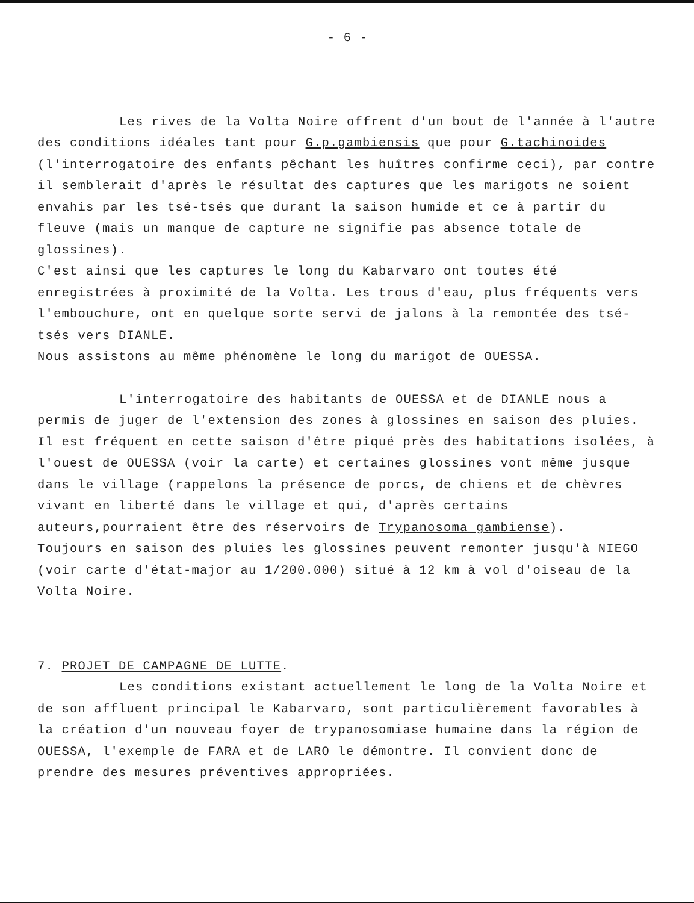- 6 -
Les rives de la Volta Noire offrent d'un bout de l'année à l'autre des conditions idéales tant pour G.p.gambiensis que pour G.tachinoides (l'interrogatoire des enfants pêchant les huîtres confirme ceci), par contre il semblerait d'après le résultat des captures que les marigots ne soient envahis par les tsé-tsés que durant la saison humide et ce à partir du fleuve (mais un manque de capture ne signifie pas absence totale de glossines).
C'est ainsi que les captures le long du Kabarvaro ont toutes été enregistrées à proximité de la Volta. Les trous d'eau, plus fréquents vers l'embouchure, ont en quelque sorte servi de jalons à la remontée des tsé-tsés vers DIANLE.
Nous assistons au même phénomène le long du marigot de OUESSA.
L'interrogatoire des habitants de OUESSA et de DIANLE nous a permis de juger de l'extension des zones à glossines en saison des pluies. Il est fréquent en cette saison d'être piqué près des habitations isolées, à l'ouest de OUESSA (voir la carte) et certaines glossines vont même jusque dans le village (rappelons la présence de porcs, de chiens et de chèvres vivant en liberté dans le village et qui, d'après certains auteurs,pourraient être des réservoirs de Trypanosoma gambiense).
Toujours en saison des pluies les glossines peuvent remonter jusqu'à NIEGO (voir carte d'état-major au 1/200.000) situé à 12 km à vol d'oiseau de la Volta Noire.
7. PROJET DE CAMPAGNE DE LUTTE.
Les conditions existant actuellement le long de la Volta Noire et de son affluent principal le Kabarvaro, sont particulièrement favorables à la création d'un nouveau foyer de trypanosomiase humaine dans la région de OUESSA, l'exemple de FARA et de LARO le démontre. Il convient donc de prendre des mesures préventives appropriées.